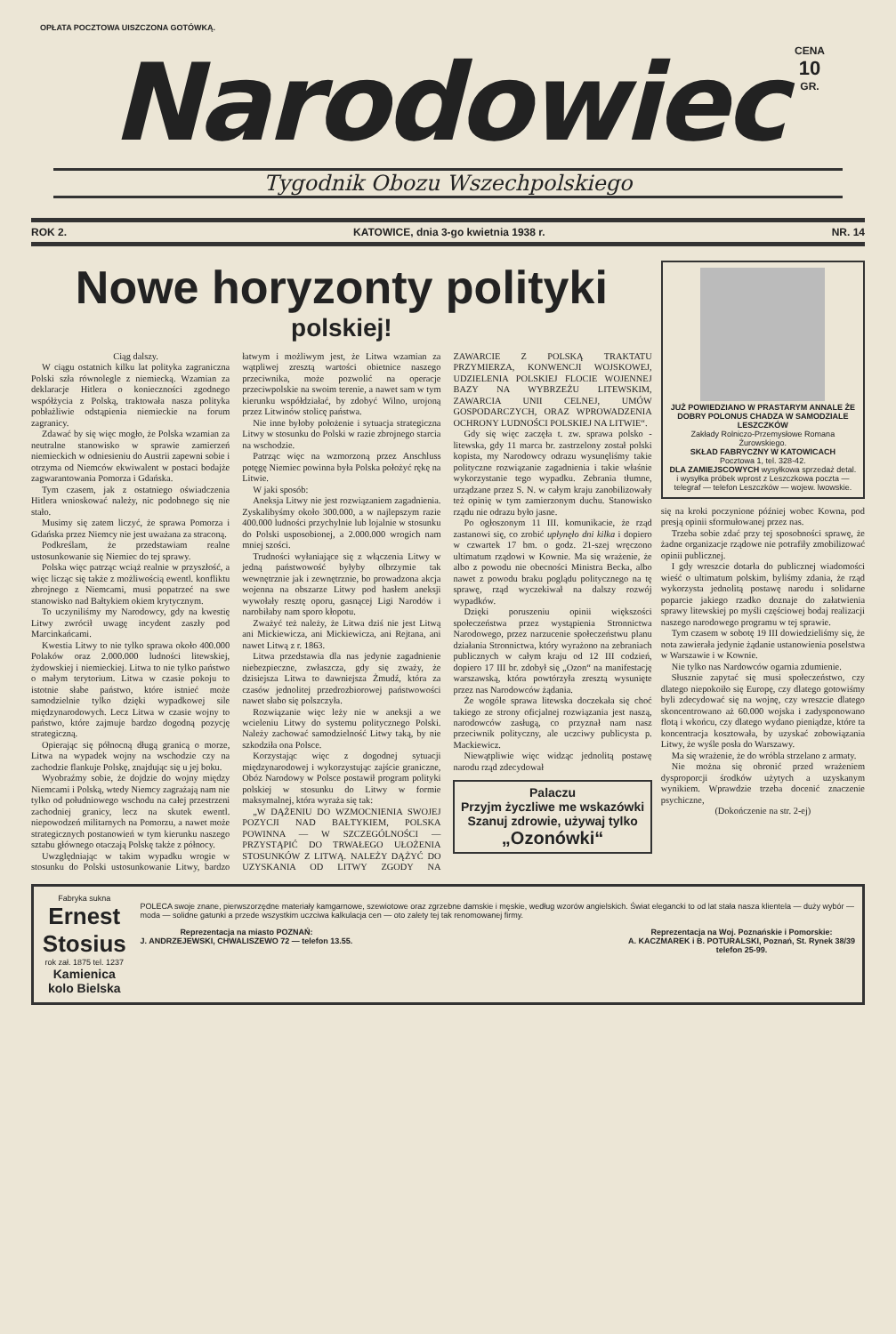OPŁATA POCZTOWA UISZCZONA GOTÓWKĄ.
CENA
10
GR.
Narodowiec
Tygodnik Obozu Wszechpolskiego
ROK 2. KATOWICE, dnia 3-go kwietnia 1938 r. NR. 14
Nowe horyzonty polityki
polskiej!
Ciąg dalszy.
W ciągu ostatnich kilku lat polityka zagraniczna Polski szła równolegle z niemiecką. Wzamian za deklaracje Hitlera o konieczności zgodnego współżycia z Polską, traktowała nasza polityka pobłażliwie odstąpienia niemieckie na forum zagranicy.
Zdawać by się więc mogło, że Polska wzamian za neutralne stanowisko w sprawie zamierzeń niemieckich w odniesieniu do Austrii zapewni sobie i otrzyma od Niemców ekwiwalent w postaci bodajże zagwarantowania Pomorza i Gdańska.
Tym czasem, jak z ostatniego oświadczenia Hitlera wnioskować należy, nic podobnego się nie stało.
Musimy się zatem liczyć, że sprawa Pomorza i Gdańska przez Niemcy nie jest uważana za straconą.
Podkreślam, że przedstawiam realne ustosunkowanie się Niemiec do tej sprawy.
Polska więc patrząc wciąż realnie w przyszłość, a więc licząc się także z możliwością ewentl. konfliktu zbrojnego z Niemcami, musi popatrzeć na swe stanowisko nad Bałtykiem okiem krytycznym.
To uczyniliśmy my Narodowcy, gdy na kwestię Litwy zwrócił uwagę incydent zaszły pod Marcinkańcami.
Kwestia Litwy to nie tylko sprawa około 400.000 Polaków oraz 2.000.000 ludności litewskiej, żydowskiej i niemieckiej. Litwa to nie tylko państwo o małym terytorium. Litwa w czasie pokoju to istotnie słabe państwo, które istnieć może samodzielnie tylko dzięki wypadkowej sile międzynarodowych. Lecz Litwa w czasie wojny to państwo, które zajmuje bardzo dogodną pozycję strategiczną.
Opierając się północną długą granicą o morze, Litwa na wypadek wojny na wschodzie czy na zachodzie flankuje Polskę, znajdując się u jej boku.
Wyobraźmy sobie, że dojdzie do wojny między Niemcami i Polską, wtedy Niemcy zagrażają nam nie tylko od południowego wschodu na całej przestrzeni zachodniej granicy, lecz na skutek ewentl. niepowodzeń militarnych na Pomorzu, a nawet może strategicznych postanowień w tym kierunku naszego sztabu głównego otaczają Polskę także z północy.
Uwzględniając w takim wypadku wrogie w stosunku do Polski ustosunkowanie Litwy, bardzo łatwym i możliwym jest, że Litwa wzamian za wątpliwej zresztą wartości obietnice naszego przeciwnika, może pozwolić na operacje przeciwpolskie na swoim terenie, a nawet sam w tym kierunku współdziałać, by zdobyć Wilno, urojoną przez Litwinów stolicę państwa.
Nie inne byłoby położenie i sytuacja strategiczna Litwy w stosunku do Polski w razie zbrojnego starcia na wschodzie.
Patrząc więc na wzmorzoną przez Anschluss potęgę Niemiec powinna była Polska położyć rękę na Litwie.
W jaki sposób:
Aneksja Litwy nie jest rozwiązaniem zagadnienia. Zyskalibyśmy około 300.000, a w najlepszym razie 400.000 ludności przychylnie lub lojalnie w stosunku do Polski usposobionej, a 2.000.000 wrogich nam mniej szości.
Trudności wyłaniające się z włączenia Litwy w jedną państwowość byłyby olbrzymie tak wewnętrznie jak i zewnętrznie, bo prowadzona akcja wojenna na obszarze Litwy pod hasłem aneksji wywołały resztę oporu, gasnącej Ligi Narodów i narobiłaby nam sporo kłopotu.
Zważyć też należy, że Litwa dziś nie jest Litwą ani Mickiewicza, ani Mickiewicza, ani Rejtana, ani nawet Litwą z r. 1863.
Litwa przedstawia dla nas jedynie zagadnienie niebezpieczne, zwłaszcza, gdy się zważy, że dzisiejsza Litwa to dawniejsza Żmudź, która za czasów jednolitej przedrozbiorowej państwowości nawet słabo się polszczyła.
Rozwiązanie więc leży nie w aneksji a we wcieleniu Litwy do systemu politycznego Polski. Należy zachować samodzielność Litwy taką, by nie szkodziła ona Polsce.
Korzystając więc z dogodnej sytuacji międzynarodowej i wykorzystując zajście graniczne, Obóz Narodowy w Polsce postawił program polityki polskiej w stosunku do Litwy w formie maksymalnej, która wyraża się tak:
„W DĄŻENIU DO WZMOCNIENIA SWOJEJ POZYCJI NAD BAŁTYKIEM, POLSKA POWINNA — W SZCZEGÓLNOŚCI — PRZYSTĄPIĆ DO TRWAŁEGO UŁOŻENIA STOSUNKÓW Z LITWĄ. NALEŻY DĄŻYĆ DO UZYSKANIA OD LITWY ZGODY NA ZAWARCIE Z POLSKĄ TRAKTATU PRZYMIERZA, KONWENCJI WOJSKOWEJ, UDZIELENIA POLSKIEJ FLOCIE WOJENNEJ BAZY NA WYBRZEŻU LITEWSKIM, ZAWARCIA UNII CELNEJ, UMÓW GOSPODARCZYCH, ORAZ WPROWADZENIA OCHRONY LUDNOŚCI POLSKIEJ NA LITWIE“.
Gdy się więc zaczęła t. zw. sprawa polsko - litewska, gdy 11 marca br. zastrzelony został polski kopista, my Narodowcy odrazu wysunęliśmy takie polityczne rozwiązanie zagadnienia i takie właśnie wykorzystanie tego wypadku. Zebrania tłumne, urządzane przez S. N. w całym kraju zanobilizowały też opinię w tym zamierzonym duchu. Stanowisko rządu nie odrazu było jasne.
Po ogłoszonym 11 III. komunikacie, że rząd zastanowi się, co zrobić upłynęło dni kilka i dopiero w czwartek 17 bm. o godz. 21-szej wręczono ultimatum rządowi w Kownie. Ma się wrażenie, że albo z powodu nie obecności Ministra Becka, albo nawet z powodu braku poglądu politycznego na tę sprawę, rząd wyczekiwał na dalszy rozwój wypadków.
Dzięki poruszeniu opinii większości społeczeństwa przez wystąpienia Stronnictwa Narodowego, przez narzucenie społeczeństwu planu działania Stronnictwa, który wyrażono na zebraniach publicznych w całym kraju od 12 III codzień, dopiero 17 III br. zdobył się „Ozon“ na manifestację warszawską, która powtórzyła zresztą wysunięte przez nas Narodowców żądania.
Że wogóle sprawa litewska doczekała się choć takiego ze strony oficjalnej rozwiązania jest naszą, narodowców zasługą, co przyznał nam nasz przeciwnik polityczny, ale uczciwy publicysta p. Mackiewicz.
Niewątpliwie więc widząc jednolitą postawę narodu rząd zdecydował
Palaczu
Przyjm życzliwe me wskazówki
Szanuj zdrowie, używaj tylko
„Ozonówki“
JUŻ POWIEDZIANO W PRASTARYM ANNALE ŻE DOBRY POLONUS CHADZA W SAMODZIALE LESZCZKÓW
Zakłady Rolniczo-Przemysłowe Romana Żurowskiego.
SKŁAD FABRYCZNY W KATOWICACH
Pocztowa 1, tel. 328-42.
DLA ZAMIEJSCOWYCH wysyłkowa sprzedaż detal. i wysyłka próbek wprost z Leszczkowa poczta — telegraf — telefon Leszczków — wojew. lwowskie.
się na kroki poczynione później wobec Kowna, pod presją opinii sformułowanej przez nas.
Trzeba sobie zdać przy tej sposobności sprawę, że żadne organizacje rządowe nie potrafiły zmobilizować opinii publicznej.
I gdy wreszcie dotarła do publicznej wiadomości wieść o ultimatum polskim, byliśmy zdania, że rząd wykorzysta jednolitą postawę narodu i solidarne poparcie jakiego rzadko doznaje do załatwienia sprawy litewskiej po myśli częściowej bodaj realizacji naszego narodowego programu w tej sprawie.
Tym czasem w sobotę 19 III dowiedzieliśmy się, że nota zawierała jedynie żądanie ustanowienia poselstwa w Warszawie i w Kownie.
Nie tylko nas Nardowców ogarnia zdumienie.
Słusznie zapytać się musi społeczeństwo, czy dlatego niepokoiło się Europę, czy dlatego gotowiśmy byli zdecydować się na wojnę, czy wreszcie dlatego skoncentrowano aż 60.000 wojska i zadysponowano flotą i wkońcu, czy dlatego wydano pieniądze, które ta koncentracja kosztowała, by uzyskać zobowiązania Litwy, że wyśle posła do Warszawy.
Ma się wrażenie, że do wróbla strzelano z armaty.
Nie można się obronić przed wrażeniem dysproporcji środków użytych a uzyskanym wynikiem. Wprawdzie trzeba docenić znaczenie psychiczne,
(Dokończenie na str. 2-ej)
Fabryka sukna
Ernest Stosius
rok zał. 1875 tel. 1237
Kamienica kolo Bielska
POLECA swoje znane, pierwszorzędne materiały kamgarnowe, szewiotowe oraz zgrzebne damskie i męskie, według wzorów angielskich. Świat elegancki to od lat stała nasza klientela — duży wybór — moda — solidne gatunki a przede wszystkim uczciwa kalkulacja cen — oto zalety tej tak renomowanej firmy.
Reprezentacja na miasto POZNAŃ:
J. ANDRZEJEWSKI, CHWALISZEWO 72 — telefon 13.55.
Reprezentacja na Woj. Poznańskie i Pomorskie:
A. KACZMAREK i B. POTURALSKI, Poznań, St. Rynek 38/39
telefon 25-99.